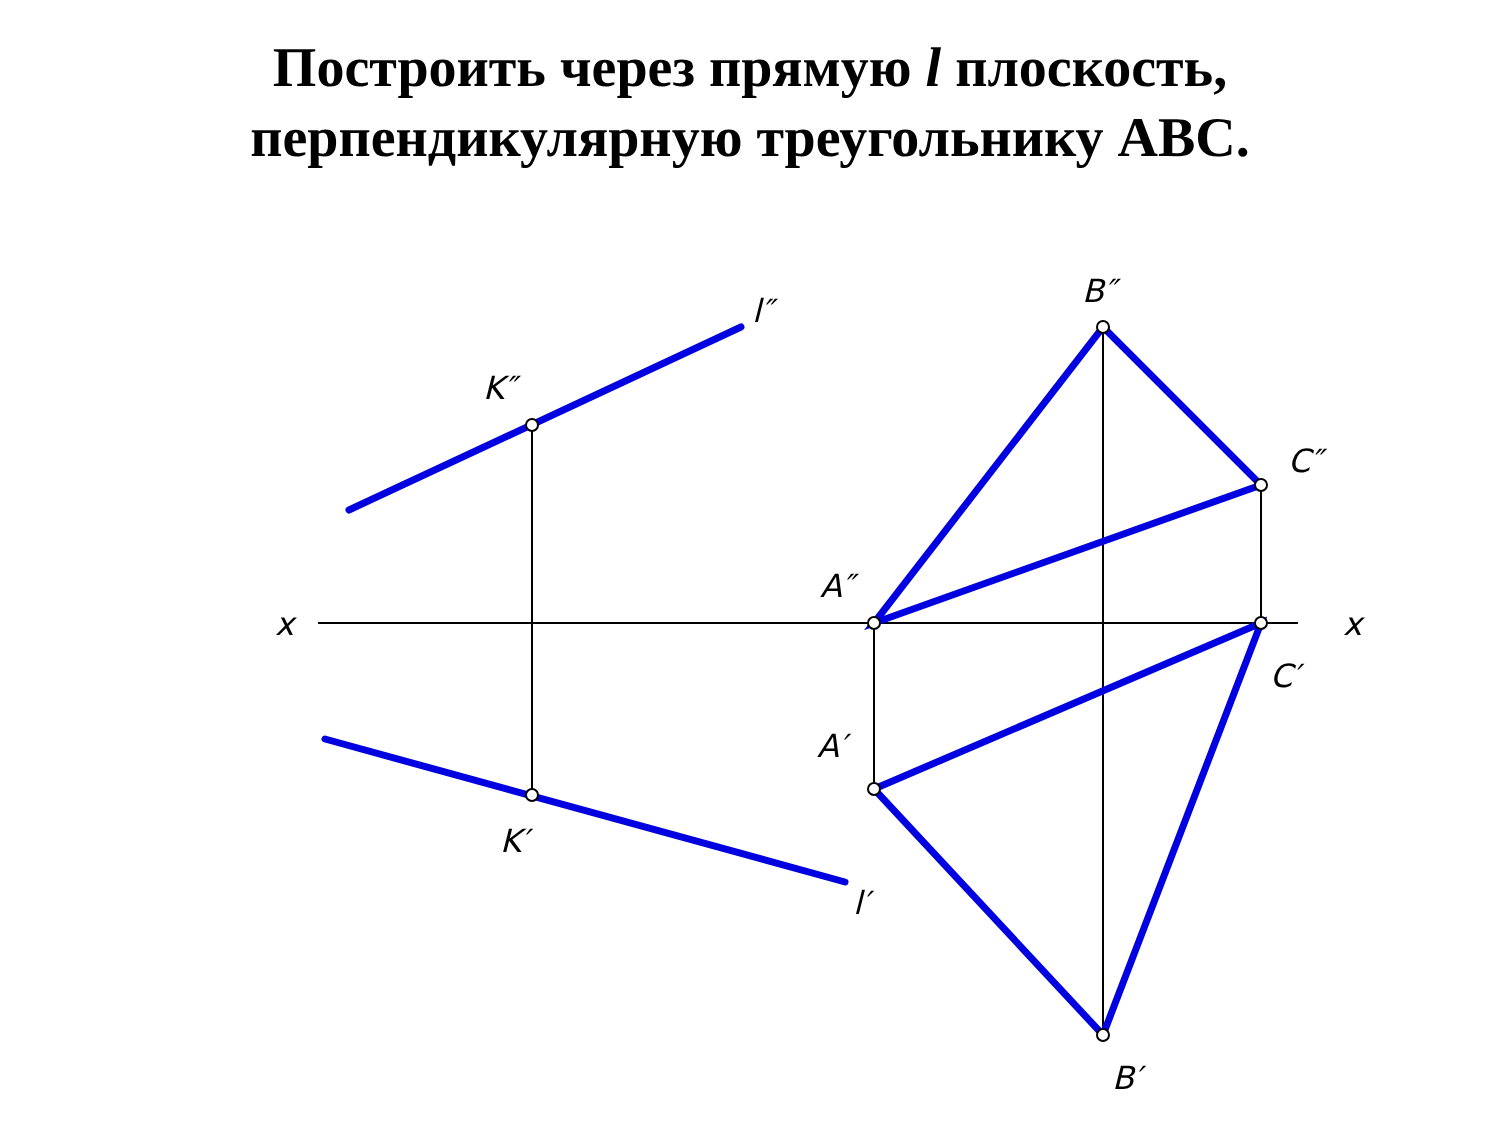Построить через прямую l плоскость,
перпендикулярную треугольнику ABC.
x
x
l″
l′
K″
K′
A″
A′
B″
B′
C″
C′